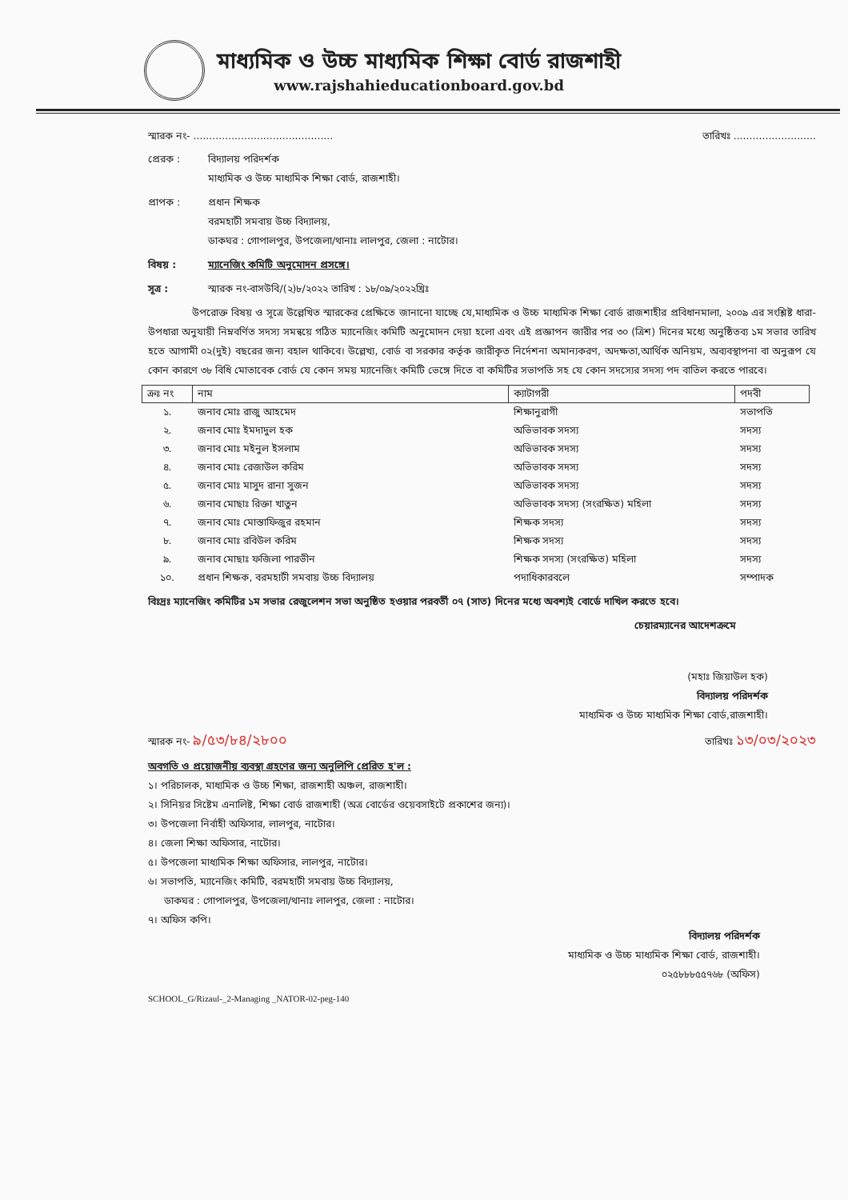মাধ্যমিক ও উচ্চ মাধ্যমিক শিক্ষা বোর্ড রাজশাহী
www.rajshahieducationboard.gov.bd
স্মারক নং- ............................................ তারিখঃ ..........................
প্রেরক : বিদ্যালয় পরিদর্শক
মাধ্যমিক ও উচ্চ মাধ্যমিক শিক্ষা বোর্ড, রাজশাহী।
প্রাপক : প্রধান শিক্ষক
বরমহাটী সমবায় উচ্চ বিদ্যালয়,
ডাকঘর : গোপালপুর, উপজেলা/থানাঃ লালপুর, জেলা : নাটোর।
বিষয় : ম্যানেজিং কমিটি অনুমোদন প্রসঙ্গে।
সূত্র : স্মারক নং-বাসউবি/(২)৮/২০২২ তারিখ : ১৮/০৯/২০২২খ্রিঃ
উপরোক্ত বিষয় ও সূত্রে উল্লেখিত স্মারকের প্রেক্ষিতে জানানো যাচ্ছে যে,মাধ্যমিক ও উচ্চ মাধ্যমিক শিক্ষা বোর্ড রাজশাহীর প্রবিধানমালা, ২০০৯ এর সংশ্লিষ্ট ধারা- উপধারা অনুযায়ী নিম্নবর্ণিত সদস্য সমন্বয়ে গঠিত ম্যানেজিং কমিটি অনুমোদন দেয়া হলো এবং এই প্রজ্ঞাপন জারীর পর ৩০ (ত্রিশ) দিনের মধ্যে অনুষ্ঠিতব্য ১ম সভার তারিখ হতে আগামী ০২(দুই) বছরের জন্য বহাল থাকিবে। উল্লেখ্য, বোর্ড বা সরকার কর্তৃক জারীকৃত নির্দেশনা অমান্যকরণ, অদক্ষতা,আর্থিক অনিয়ম, অব্যবস্থাপনা বা অনুরূপ যে কোন কারণে ৩৮ বিধি মোতাবেক বোর্ড যে কোন সময় ম্যানেজিং কমিটি ভেঙ্গে দিতে বা কমিটির সভাপতি সহ যে কোন সদস্যের সদস্য পদ বাতিল করতে পারবে।
| ক্রঃ নং | নাম | ক্যাটাগরী | পদবী |
| --- | --- | --- | --- |
| ১. | জনাব মোঃ রাজু আহমেদ | শিক্ষানুরাগী | সভাপতি |
| ২. | জনাব মোঃ ইমদাদুল হক | অভিভাবক সদস্য | সদস্য |
| ৩. | জনাব মোঃ মইনুল ইসলাম | অভিভাবক সদস্য | সদস্য |
| ৪. | জনাব মোঃ রেজাউল করিম | অভিভাবক সদস্য | সদস্য |
| ৫. | জনাব মোঃ মাসুদ রানা সুজন | অভিভাবক সদস্য | সদস্য |
| ৬. | জনাব মোছাঃ রিক্তা খাতুন | অভিভাবক সদস্য (সংরক্ষিত) মহিলা | সদস্য |
| ৭. | জনাব মোঃ মোস্তাফিজুর রহমান | শিক্ষক সদস্য | সদস্য |
| ৮. | জনাব মোঃ রবিউল করিম | শিক্ষক সদস্য | সদস্য |
| ৯. | জনাব মোছাঃ ফজিলা পারভীন | শিক্ষক সদস্য (সংরক্ষিত) মহিলা | সদস্য |
| ১০. | প্রধান শিক্ষক, বরমহাটী সমবায় উচ্চ বিদ্যালয় | পদাধিকারবলে | সম্পাদক |
বিঃদ্রঃ ম্যানেজিং কমিটির ১ম সভার রেজুলেশন সভা অনুষ্ঠিত হওয়ার পরবর্তী ০৭ (সাত) দিনের মধ্যে অবশ্যই বোর্ডে দাখিল করতে হবে।
চেয়ারম্যানের আদেশক্রমে
(মহাঃ জিয়াউল হক)
বিদ্যালয় পরিদর্শক
মাধ্যমিক ও উচ্চ মাধ্যমিক শিক্ষা বোর্ড,রাজশাহী।
স্মারক নং- ৯/৫৩/৮৪/২৮০০ তারিখঃ ১৩/০৩/২০২৩
অবগতি ও প্রয়োজনীয় ব্যবস্থা গ্রহণের জন্য অনুলিপি প্রেরিত হ'ল :
১। পরিচালক, মাধ্যমিক ও উচ্চ শিক্ষা, রাজশাহী অঞ্চল, রাজশাহী।
২। সিনিয়র সিষ্টেম এনালিষ্ট, শিক্ষা বোর্ড রাজশাহী (অত্র বোর্ডের ওয়েবসাইটে প্রকাশের জন্য)।
৩। উপজেলা নির্বাহী অফিসার, লালপুর, নাটোর।
৪। জেলা শিক্ষা অফিসার, নাটোর।
৫। উপজেলা মাধ্যমিক শিক্ষা অফিসার, লালপুর, নাটোর।
৬। সভাপতি, ম্যানেজিং কমিটি, বরমহাটী সমবায় উচ্চ বিদ্যালয়,
ডাকঘর : গোপালপুর, উপজেলা/থানাঃ লালপুর, জেলা : নাটোর।
৭। অফিস কপি।
বিদ্যালয় পরিদর্শক
মাধ্যমিক ও উচ্চ মাধ্যমিক শিক্ষা বোর্ড, রাজশাহী।
০২৫৮৮৮৫৫৭৬৮ (অফিস)
SCHOOL_G/Rizaul-_2-Managing _NATOR-02-peg-140